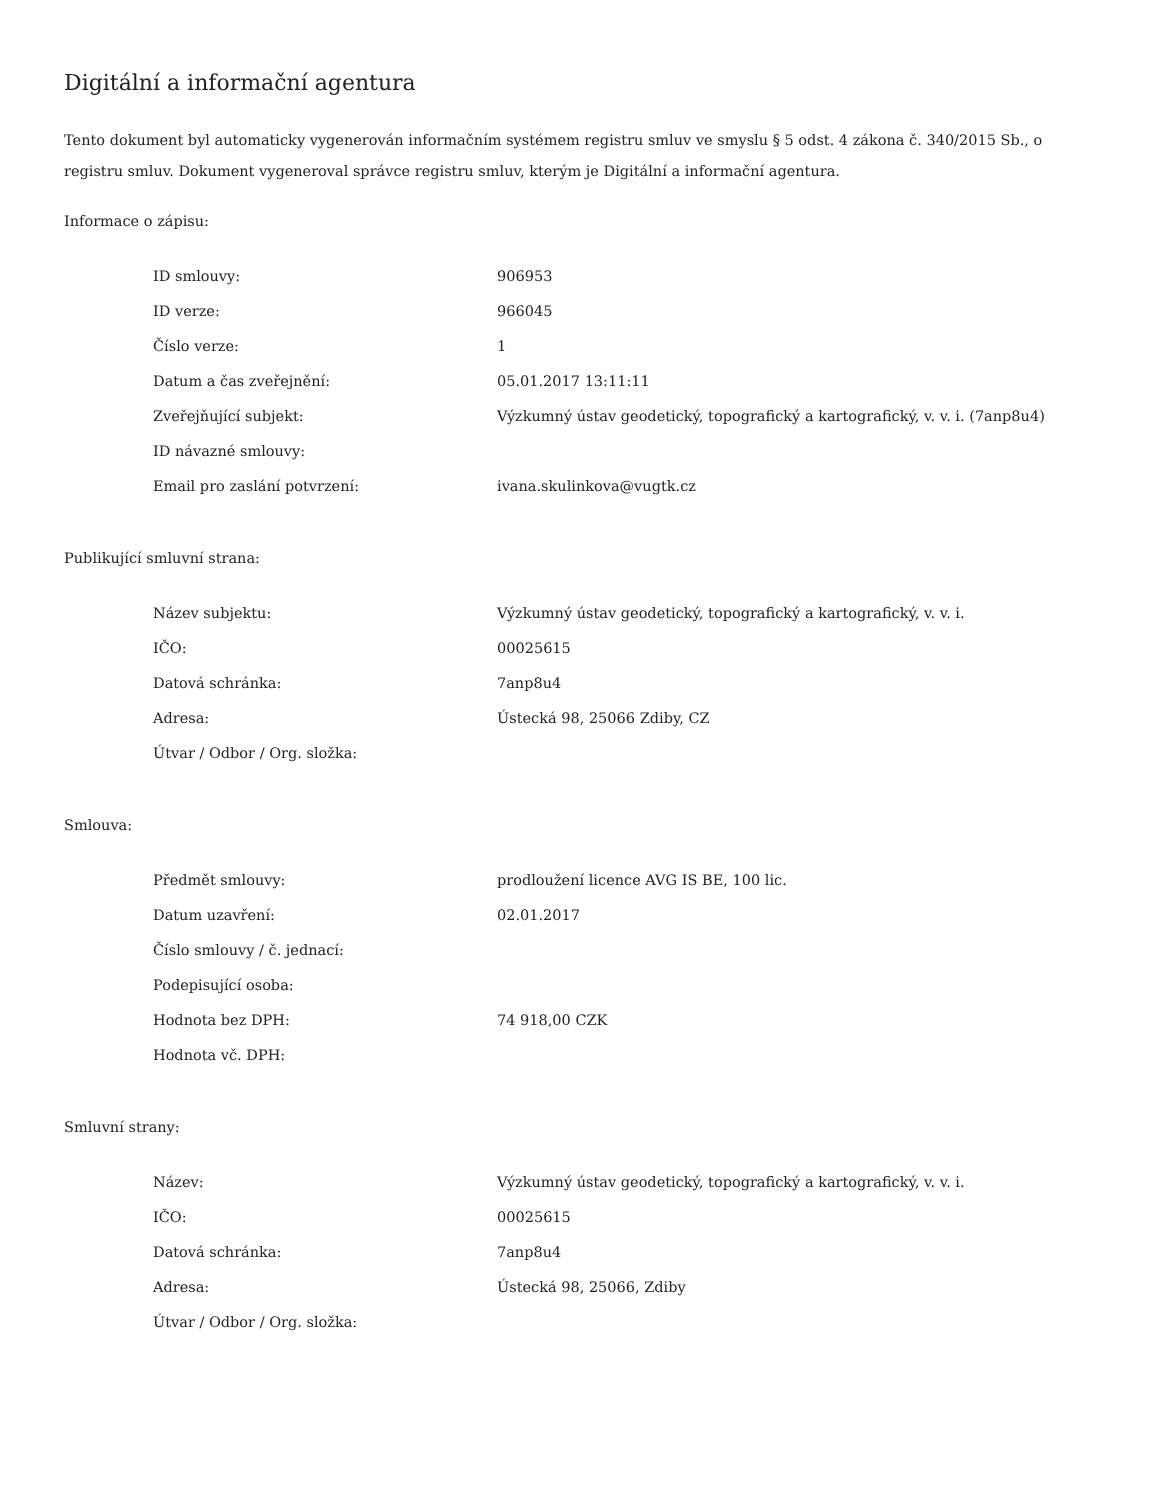Digitální a informační agentura
Tento dokument byl automaticky vygenerován informačním systémem registru smluv ve smyslu § 5 odst. 4 zákona č. 340/2015 Sb., o registru smluv. Dokument vygeneroval správce registru smluv, kterým je Digitální a informační agentura.
Informace o zápisu:
| ID smlouvy: | 906953 |
| ID verze: | 966045 |
| Číslo verze: | 1 |
| Datum a čas zveřejnění: | 05.01.2017 13:11:11 |
| Zveřejňující subjekt: | Výzkumný ústav geodetický, topografický a kartografický, v. v. i. (7anp8u4) |
| ID návazné smlouvy: | |
| Email pro zaslání potvrzení: | ivana.skulinkova@vugtk.cz |
Publikující smluvní strana:
| Název subjektu: | Výzkumný ústav geodetický, topografický a kartografický, v. v. i. |
| IČO: | 00025615 |
| Datová schránka: | 7anp8u4 |
| Adresa: | Ústecká 98, 25066 Zdiby, CZ |
| Útvar / Odbor / Org. složka: | |
Smlouva:
| Předmět smlouvy: | prodloužení licence AVG IS BE, 100 lic. |
| Datum uzavření: | 02.01.2017 |
| Číslo smlouvy / č. jednací: | |
| Podepisující osoba: | |
| Hodnota bez DPH: | 74 918,00 CZK |
| Hodnota vč. DPH: | |
Smluvní strany:
| Název: | Výzkumný ústav geodetický, topografický a kartografický, v. v. i. |
| IČO: | 00025615 |
| Datová schránka: | 7anp8u4 |
| Adresa: | Ústecká 98, 25066, Zdiby |
| Útvar / Odbor / Org. složka: | |